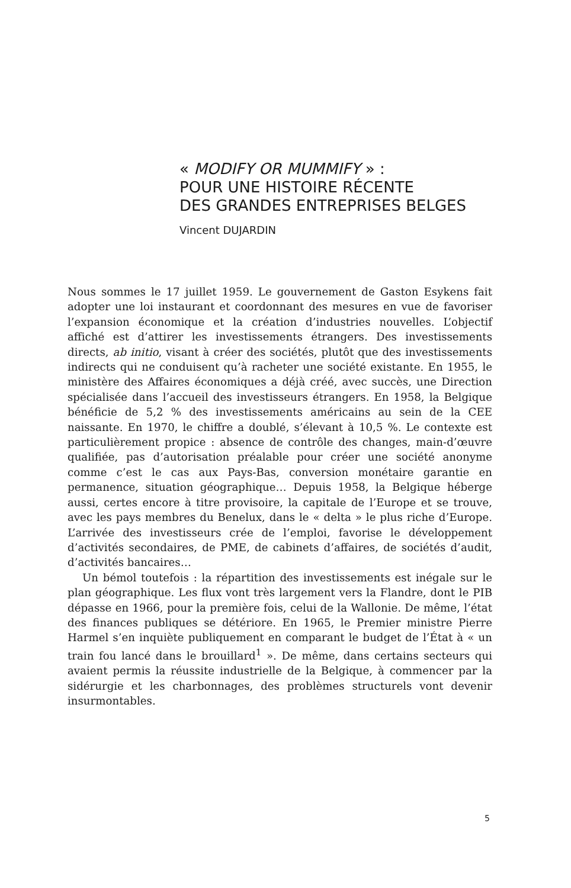« MODIFY OR MUMMIFY » :
POUR UNE HISTOIRE RÉCENTE
DES GRANDES ENTREPRISES BELGES
Vincent DUJARDIN
Nous sommes le 17 juillet 1959. Le gouvernement de Gaston Esykens fait adopter une loi instaurant et coordonnant des mesures en vue de favoriser l’expansion économique et la création d’industries nouvelles. L’objectif affiché est d’attirer les investissements étrangers. Des investissements directs, ab initio, visant à créer des sociétés, plutôt que des investissements indirects qui ne conduisent qu’à racheter une société existante. En 1955, le ministère des Affaires économiques a déjà créé, avec succès, une Direction spécialisée dans l’accueil des investisseurs étrangers. En 1958, la Belgique bénéficie de 5,2 % des investissements américains au sein de la CEE naissante. En 1970, le chiffre a doublé, s’élevant à 10,5 %. Le contexte est particulièrement propice : absence de contrôle des changes, main-d’œuvre qualifiée, pas d’autorisation préalable pour créer une société anonyme comme c’est le cas aux Pays-Bas, conversion monétaire garantie en permanence, situation géographique… Depuis 1958, la Belgique héberge aussi, certes encore à titre provisoire, la capitale de l’Europe et se trouve, avec les pays membres du Benelux, dans le « delta » le plus riche d’Europe. L’arrivée des investisseurs crée de l’emploi, favorise le développement d’activités secondaires, de PME, de cabinets d’affaires, de sociétés d’audit, d’activités bancaires…
Un bémol toutefois : la répartition des investissements est inégale sur le plan géographique. Les flux vont très largement vers la Flandre, dont le PIB dépasse en 1966, pour la première fois, celui de la Wallonie. De même, l’état des finances publiques se détériore. En 1965, le Premier ministre Pierre Harmel s’en inquiète publiquement en comparant le budget de l’État à « un train fou lancé dans le brouillard<sup>1</sup> ». De même, dans certains secteurs qui avaient permis la réussite industrielle de la Belgique, à commencer par la sidérurgie et les charbonnages, des problèmes structurels vont devenir insurmontables.
5